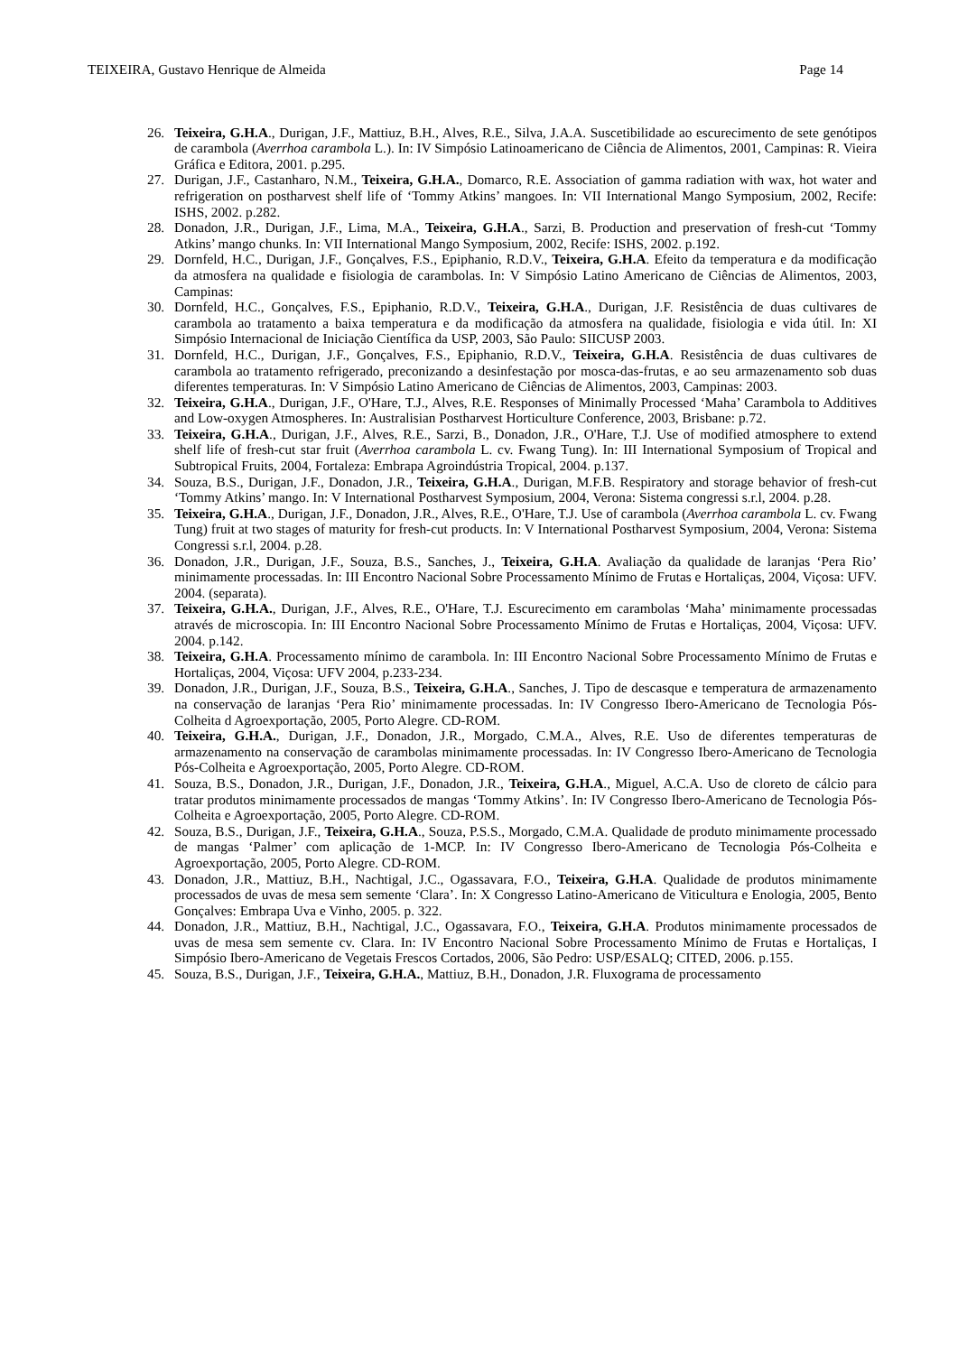TEIXEIRA, Gustavo Henrique de Almeida Page 14
26. Teixeira, G.H.A., Durigan, J.F., Mattiuz, B.H., Alves, R.E., Silva, J.A.A. Suscetibilidade ao escurecimento de sete genótipos de carambola (Averrhoa carambola L.). In: IV Simpósio Latinoamericano de Ciência de Alimentos, 2001, Campinas: R. Vieira Gráfica e Editora, 2001. p.295.
27. Durigan, J.F., Castanharo, N.M., Teixeira, G.H.A., Domarco, R.E. Association of gamma radiation with wax, hot water and refrigeration on postharvest shelf life of ‘Tommy Atkins’ mangoes. In: VII International Mango Symposium, 2002, Recife: ISHS, 2002. p.282.
28. Donadon, J.R., Durigan, J.F., Lima, M.A., Teixeira, G.H.A., Sarzi, B. Production and preservation of fresh-cut ‘Tommy Atkins’ mango chunks. In: VII International Mango Symposium, 2002, Recife: ISHS, 2002. p.192.
29. Dornfeld, H.C., Durigan, J.F., Gonçalves, F.S., Epiphanio, R.D.V., Teixeira, G.H.A. Efeito da temperatura e da modificação da atmosfera na qualidade e fisiologia de carambolas. In: V Simpósio Latino Americano de Ciências de Alimentos, 2003, Campinas:
30. Dornfeld, H.C., Gonçalves, F.S., Epiphanio, R.D.V., Teixeira, G.H.A., Durigan, J.F. Resistência de duas cultivares de carambola ao tratamento a baixa temperatura e da modificação da atmosfera na qualidade, fisiologia e vida útil. In: XI Simpósio Internacional de Iniciação Científica da USP, 2003, São Paulo: SIICUSP 2003.
31. Dornfeld, H.C., Durigan, J.F., Gonçalves, F.S., Epiphanio, R.D.V., Teixeira, G.H.A. Resistência de duas cultivares de carambola ao tratamento refrigerado, preconizando a desinfestação por mosca-das-frutas, e ao seu armazenamento sob duas diferentes temperaturas. In: V Simpósio Latino Americano de Ciências de Alimentos, 2003, Campinas: 2003.
32. Teixeira, G.H.A., Durigan, J.F., O'Hare, T.J., Alves, R.E. Responses of Minimally Processed ‘Maha’ Carambola to Additives and Low-oxygen Atmospheres. In: Australisian Postharvest Horticulture Conference, 2003, Brisbane: p.72.
33. Teixeira, G.H.A., Durigan, J.F., Alves, R.E., Sarzi, B., Donadon, J.R., O'Hare, T.J. Use of modified atmosphere to extend shelf life of fresh-cut star fruit (Averrhoa carambola L. cv. Fwang Tung). In: III International Symposium of Tropical and Subtropical Fruits, 2004, Fortaleza: Embrapa Agroindústria Tropical, 2004. p.137.
34. Souza, B.S., Durigan, J.F., Donadon, J.R., Teixeira, G.H.A., Durigan, M.F.B. Respiratory and storage behavior of fresh-cut ‘Tommy Atkins’ mango. In: V International Postharvest Symposium, 2004, Verona: Sistema congressi s.r.l, 2004. p.28.
35. Teixeira, G.H.A., Durigan, J.F., Donadon, J.R., Alves, R.E., O'Hare, T.J. Use of carambola (Averrhoa carambola L. cv. Fwang Tung) fruit at two stages of maturity for fresh-cut products. In: V International Postharvest Symposium, 2004, Verona: Sistema Congressi s.r.l, 2004. p.28.
36. Donadon, J.R., Durigan, J.F., Souza, B.S., Sanches, J., Teixeira, G.H.A. Avaliação da qualidade de laranjas ‘Pera Rio’ minimamente processadas. In: III Encontro Nacional Sobre Processamento Mínimo de Frutas e Hortaliças, 2004, Viçosa: UFV. 2004. (separata).
37. Teixeira, G.H.A., Durigan, J.F., Alves, R.E., O'Hare, T.J. Escurecimento em carambolas ‘Maha’ minimamente processadas através de microscopia. In: III Encontro Nacional Sobre Processamento Mínimo de Frutas e Hortaliças, 2004, Viçosa: UFV. 2004. p.142.
38. Teixeira, G.H.A. Processamento mínimo de carambola. In: III Encontro Nacional Sobre Processamento Mínimo de Frutas e Hortaliças, 2004, Viçosa: UFV 2004, p.233-234.
39. Donadon, J.R., Durigan, J.F., Souza, B.S., Teixeira, G.H.A., Sanches, J. Tipo de descasque e temperatura de armazenamento na conservação de laranjas ‘Pera Rio’ minimamente processadas. In: IV Congresso Ibero-Americano de Tecnologia Pós-Colheita d Agroexportação, 2005, Porto Alegre. CD-ROM.
40. Teixeira, G.H.A., Durigan, J.F., Donadon, J.R., Morgado, C.M.A., Alves, R.E. Uso de diferentes temperaturas de armazenamento na conservação de carambolas minimamente processadas. In: IV Congresso Ibero-Americano de Tecnologia Pós-Colheita e Agroexportação, 2005, Porto Alegre. CD-ROM.
41. Souza, B.S., Donadon, J.R., Durigan, J.F., Donadon, J.R., Teixeira, G.H.A., Miguel, A.C.A. Uso de cloreto de cálcio para tratar produtos minimamente processados de mangas ‘Tommy Atkins’. In: IV Congresso Ibero-Americano de Tecnologia Pós-Colheita e Agroexportação, 2005, Porto Alegre. CD-ROM.
42. Souza, B.S., Durigan, J.F., Teixeira, G.H.A., Souza, P.S.S., Morgado, C.M.A. Qualidade de produto minimamente processado de mangas ‘Palmer’ com aplicação de 1-MCP. In: IV Congresso Ibero-Americano de Tecnologia Pós-Colheita e Agroexportação, 2005, Porto Alegre. CD-ROM.
43. Donadon, J.R., Mattiuz, B.H., Nachtigal, J.C., Ogassavara, F.O., Teixeira, G.H.A. Qualidade de produtos minimamente processados de uvas de mesa sem semente ‘Clara’. In: X Congresso Latino-Americano de Viticultura e Enologia, 2005, Bento Gonçalves: Embrapa Uva e Vinho, 2005. p. 322.
44. Donadon, J.R., Mattiuz, B.H., Nachtigal, J.C., Ogassavara, F.O., Teixeira, G.H.A. Produtos minimamente processados de uvas de mesa sem semente cv. Clara. In: IV Encontro Nacional Sobre Processamento Mínimo de Frutas e Hortaliças, I Simpósio Ibero-Americano de Vegetais Frescos Cortados, 2006, São Pedro: USP/ESALQ; CITED, 2006. p.155.
45. Souza, B.S., Durigan, J.F., Teixeira, G.H.A., Mattiuz, B.H., Donadon, J.R. Fluxograma de processamento